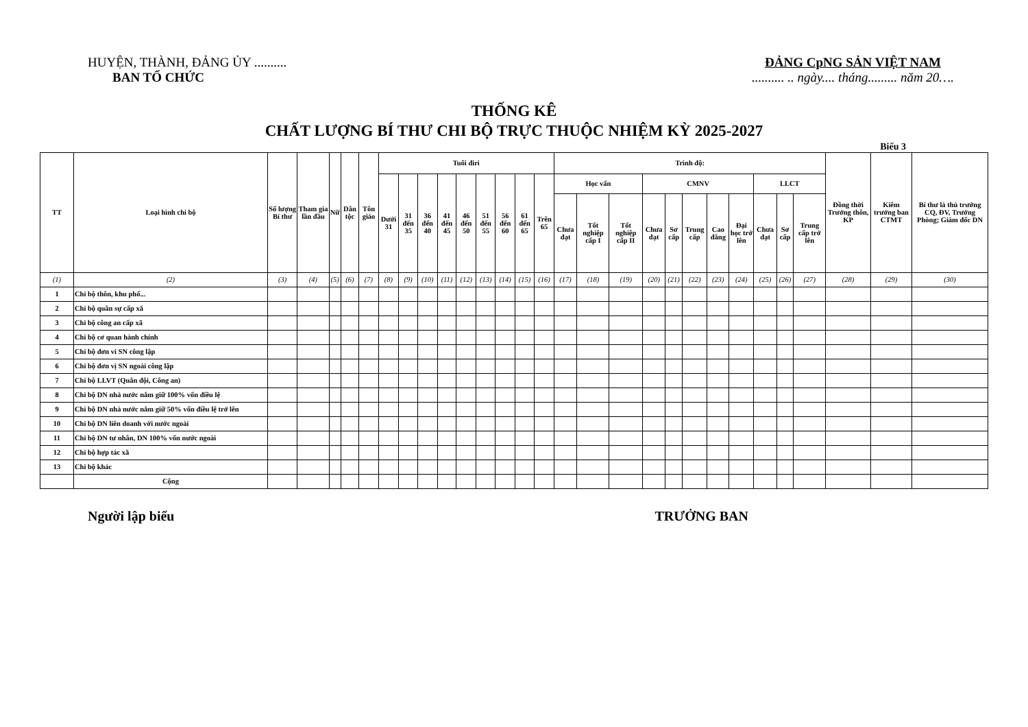HUYỆN, THÀNH, ĐẢNG ỦY ..........
BAN TỔ CHỨC
ĐẢNG CpNG SẢN VIỆT NAM
.......... .. ngày.... tháng......... năm 20….
THỐNG KÊ
CHẤT LƯỢNG BÍ THƯ CHI BỘ TRỰC THUỘC NHIỆM KỲ 2025-2027
Biểu 3
| TT | Loại hình chi bộ | Số lượng Bí thư | Tham gia lần đầu | Nữ | Dân tộc | Tôn giáo | Tuổi điri | | | | | | | | | Trình độ: | | | | | | | | | | | Đồng thời Trưởng thôn, KP | Kiêm trưởng ban CTMT | Bí thư là thủ trưởng CQ, ĐV, Trưởng Phòng; Giám đốc DN |
| --- | --- | --- | --- | --- | --- | --- | --- | --- | --- | --- | --- | --- | --- | --- | --- | --- | --- | --- | --- | --- | --- | --- | --- | --- | --- | --- | --- | --- | --- |
| | | | | | | | Dưới 31 | 31 đến 35 | 36 đến 40 | 41 đến 45 | 46 đến 50 | 51 đến 55 | 56 đến 60 | 61 đến 65 | Trên 65 | Học vấn | | | CMNV | | | | | LLCT | | | | | |
| | | | | | | | | | | | | | | | | Chưa đạt | Tốt nghiệp cấp I | Tốt nghiệp cấp II | Chưa đạt | Sơ cấp | Trung cấp | Cao đẳng | Đại học trở lên | Chưa đạt | Sơ cấp | Trung cấp trở lên | | | |
| (1) | (2) | (3) | (4) | (5) | (6) | (7) | (8) | (9) | (10) | (11) | (12) | (13) | (14) | (15) | (16) | (17) | (18) | (19) | (20) | (21) | (22) | (23) | (24) | (25) | (26) | (27) | (28) | (29) | (30) |
| 1 | Chi bộ thôn, khu phố... | | | | | | | | | | | | | | | | | | | | | | | | | | | | |
| 2 | Chi bộ quân sự cấp xã | | | | | | | | | | | | | | | | | | | | | | | | | | | | |
| 3 | Chi bộ công an cấp xã | | | | | | | | | | | | | | | | | | | | | | | | | | | | |
| 4 | Chi bộ cơ quan hành chính | | | | | | | | | | | | | | | | | | | | | | | | | | | | |
| 5 | Chi bộ đơn vi SN công lập | | | | | | | | | | | | | | | | | | | | | | | | | | | | |
| 6 | Chi bộ đơn vị SN ngoài công lập | | | | | | | | | | | | | | | | | | | | | | | | | | | | |
| 7 | Chi bộ LLVT (Quân đội, Công an) | | | | | | | | | | | | | | | | | | | | | | | | | | | | |
| 8 | Chi bộ DN nhà nước nắm giữ 100% vốn điều lệ | | | | | | | | | | | | | | | | | | | | | | | | | | | | |
| 9 | Chi bộ DN nhà nước nắm giữ 50% vốn điều lệ trở lên | | | | | | | | | | | | | | | | | | | | | | | | | | | | |
| 10 | Chi bộ DN liên doanh với nước ngoài | | | | | | | | | | | | | | | | | | | | | | | | | | | | |
| 11 | Chi bộ DN tư nhân, DN 100% vốn nước ngoài | | | | | | | | | | | | | | | | | | | | | | | | | | | | |
| 12 | Chi bộ hợp tác xã | | | | | | | | | | | | | | | | | | | | | | | | | | | | |
| 13 | Chi bộ khác | | | | | | | | | | | | | | | | | | | | | | | | | | | | |
| | Cộng | | | | | | | | | | | | | | | | | | | | | | | | | | | | |
Người lập biểu TRƯỞNG BAN